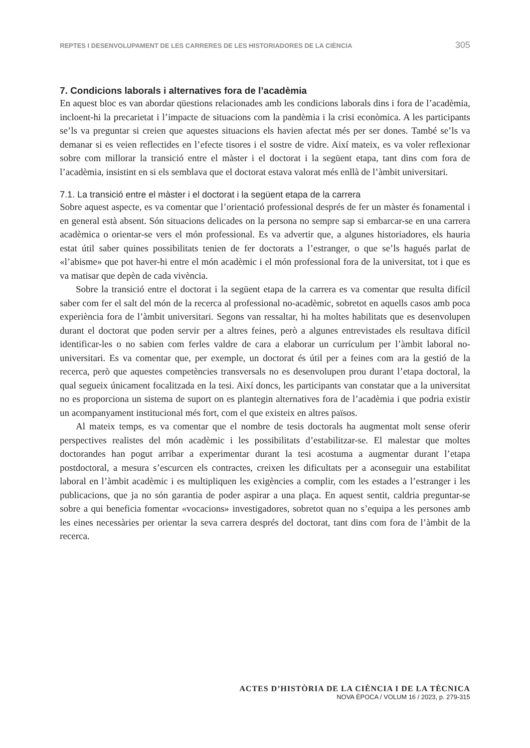REPTES I DESENVOLUPAMENT DE LES CARRERES DE LES HISTORIADORES DE LA CIÈNCIA 305
7. Condicions laborals i alternatives fora de l’acadèmia
En aquest bloc es van abordar qüestions relacionades amb les condicions laborals dins i fora de l’acadèmia, incloent-hi la precarietat i l’impacte de situacions com la pandèmia i la crisi econòmica. A les participants se’ls va preguntar si creien que aquestes situacions els havien afectat més per ser dones. També se’ls va demanar si es veien reflectides en l’efecte tisores i el sostre de vidre. Així mateix, es va voler reflexionar sobre com millorar la transició entre el màster i el doctorat i la següent etapa, tant dins com fora de l’acadèmia, insistint en si els semblava que el doctorat estava valorat més enllà de l’àmbit universitari.
7.1. La transició entre el màster i el doctorat i la següent etapa de la carrera
Sobre aquest aspecte, es va comentar que l’orientació professional després de fer un màster és fonamental i en general està absent. Són situacions delicades on la persona no sempre sap si embarcar-se en una carrera acadèmica o orientar-se vers el món professional. Es va advertir que, a algunes historiadores, els hauria estat útil saber quines possibilitats tenien de fer doctorats a l’estranger, o que se’ls hagués parlat de «l’abisme» que pot haver-hi entre el món acadèmic i el món professional fora de la universitat, tot i que es va matisar que depèn de cada vivència.
Sobre la transició entre el doctorat i la següent etapa de la carrera es va comentar que resulta difícil saber com fer el salt del món de la recerca al professional no-acadèmic, sobretot en aquells casos amb poca experiència fora de l’àmbit universitari. Segons van ressaltar, hi ha moltes habilitats que es desenvolupen durant el doctorat que poden servir per a altres feines, però a algunes entrevistades els resultava difícil identificar-les o no sabien com ferles valdre de cara a elaborar un currículum per l’àmbit laboral no-universitari. Es va comentar que, per exemple, un doctorat és útil per a feines com ara la gestió de la recerca, però que aquestes competències transversals no es desenvolupen prou durant l’etapa doctoral, la qual segueix únicament focalitzada en la tesi. Així doncs, les participants van constatar que a la universitat no es proporciona un sistema de suport on es plantegin alternatives fora de l’acadèmia i que podria existir un acompanyament institucional més fort, com el que existeix en altres països.
Al mateix temps, es va comentar que el nombre de tesis doctorals ha augmentat molt sense oferir perspectives realistes del món acadèmic i les possibilitats d’estabilitzar-se. El malestar que moltes doctorandes han pogut arribar a experimentar durant la tesi acostuma a augmentar durant l’etapa postdoctoral, a mesura s’escurcen els contractes, creixen les dificultats per a aconseguir una estabilitat laboral en l’àmbit acadèmic i es multipliquen les exigències a complir, com les estades a l’estranger i les publicacions, que ja no són garantia de poder aspirar a una plaça. En aquest sentit, caldria preguntar-se sobre a qui beneficia fomentar «vocacions» investigadores, sobretot quan no s’equipa a les persones amb les eines necessàries per orientar la seva carrera després del doctorat, tant dins com fora de l’àmbit de la recerca.
ACTES D’HISTÒRIA DE LA CIÈNCIA I DE LA TÈCNICA
NOVA ÈPOCA / VOLUM 16 / 2023, p. 279-315